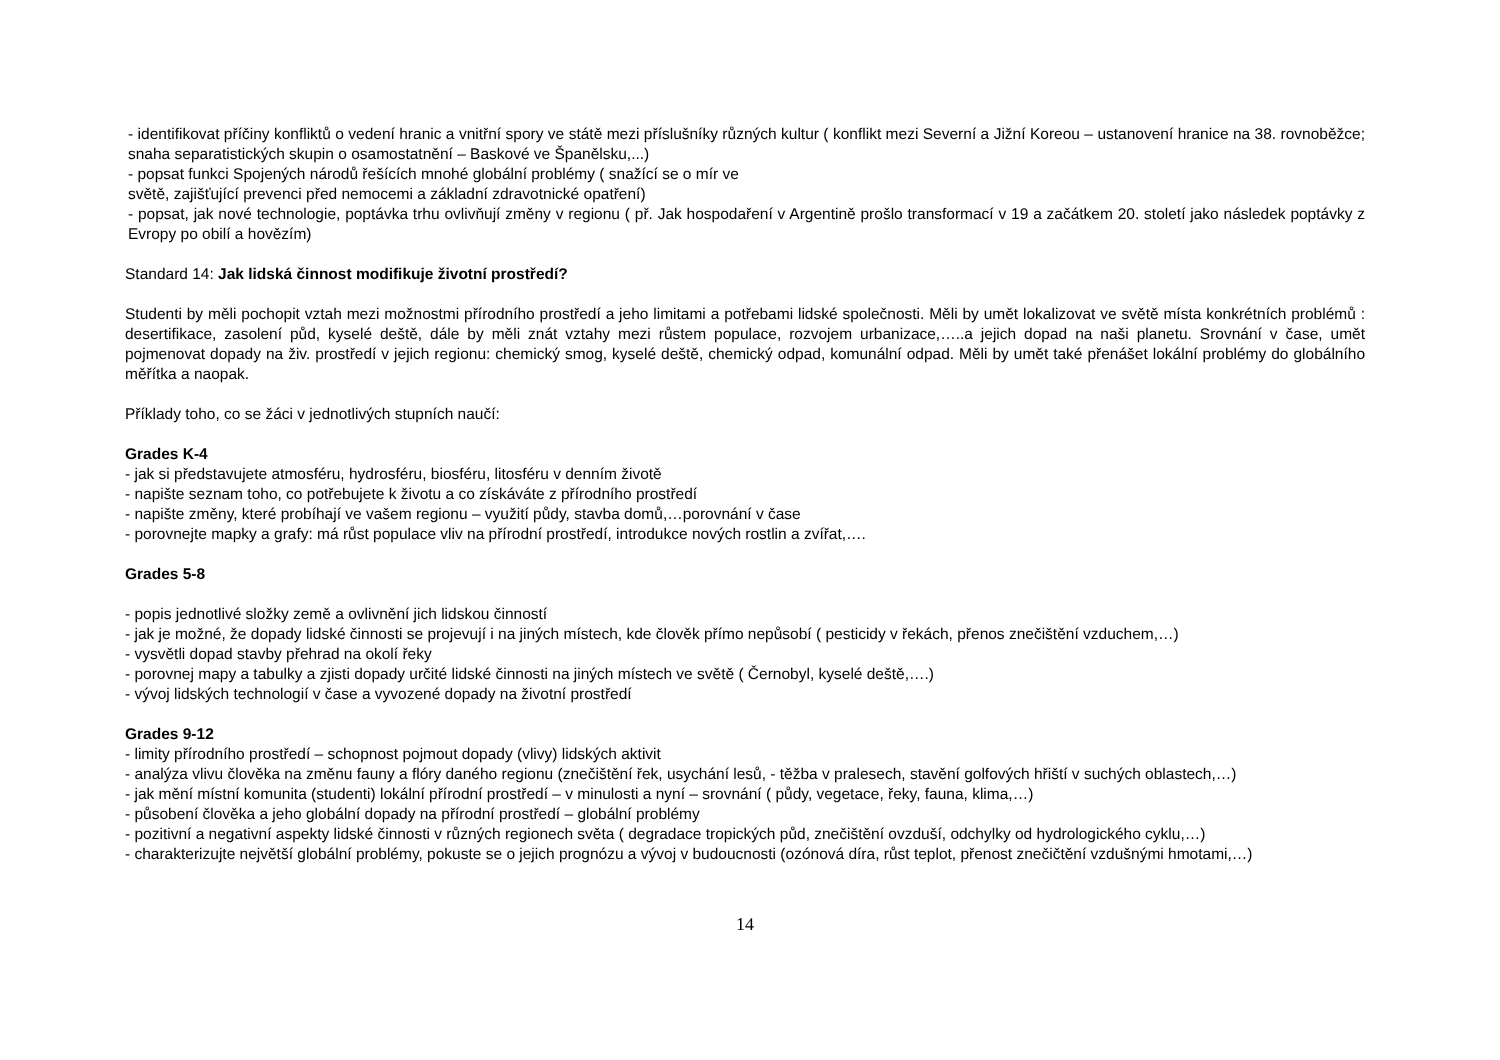- identifikovat příčiny konfliktů o vedení hranic a vnitřní spory ve státě mezi příslušníky různých kultur ( konflikt mezi Severní a Jižní Koreou – ustanovení hranice na 38. rovnoběžce; snaha separatistických skupin o osamostatnění – Baskové ve Španělsku,...)
- popsat funkci Spojených národů řešících mnohé globální problémy ( snažící se o mír ve
světě, zajišťující prevenci před nemocemi a základní zdravotnické opatření)
- popsat, jak nové technologie, poptávka trhu ovlivňují změny v regionu ( př. Jak hospodaření v Argentině prošlo transformací v 19 a začátkem 20. století jako následek poptávky z Evropy po obilí a hovězím)
Standard 14: Jak lidská činnost modifikuje životní prostředí?
Studenti by měli pochopit vztah mezi možnostmi přírodního prostředí a jeho limitami a potřebami lidské společnosti. Měli by umět lokalizovat ve světě místa konkrétních problémů : desertifikace, zasolení půd, kyselé deště, dále by měli znát vztahy mezi růstem populace, rozvojem urbanizace,…..a jejich dopad na naši planetu. Srovnání v čase, umět pojmenovat dopady na živ. prostředí v jejich regionu: chemický smog, kyselé deště, chemický odpad, komunální odpad. Měli by umět také přenášet lokální problémy do globálního měřítka a naopak.
Příklady toho, co se žáci v jednotlivých stupních naučí:
Grades K-4
- jak si představujete atmosféru, hydrosféru, biosféru, litosféru v denním životě
- napište seznam toho, co potřebujete k životu a co získáváte z přírodního prostředí
- napište změny, které probíhají ve vašem regionu – využití půdy, stavba domů,…porovnání v čase
- porovnejte mapky a grafy: má růst populace vliv na přírodní prostředí, introdukce nových rostlin a zvířat,….
Grades 5-8
- popis jednotlivé složky země a ovlivnění jich lidskou činností
- jak je možné, že dopady lidské činnosti se projevují i na jiných místech, kde člověk přímo nepůsobí ( pesticidy v řekách, přenos znečištění vzduchem,…)
- vysvětli dopad stavby přehrad na okolí řeky
- porovnej mapy a tabulky a zjisti dopady určité lidské činnosti na jiných místech ve světě ( Černobyl, kyselé deště,….)
- vývoj lidských technologií v čase a vyvozené dopady na životní prostředí
Grades 9-12
- limity přírodního prostředí – schopnost pojmout dopady (vlivy) lidských aktivit
- analýza vlivu člověka na změnu fauny a flóry daného regionu (znečištění řek, usychání lesů, - těžba v pralesech, stavění golfových hřiští v suchých oblastech,…)
- jak mění místní komunita (studenti) lokální přírodní prostředí – v minulosti a nyní – srovnání ( půdy, vegetace, řeky, fauna, klima,…)
- působení člověka a jeho globální dopady na přírodní prostředí – globální problémy
- pozitivní a negativní aspekty lidské činnosti v různých regionech světa ( degradace tropických půd, znečištění ovzduší, odchylky od hydrologického cyklu,…)
- charakterizujte největší globální problémy, pokuste se o jejich prognózu a vývoj v budoucnosti (ozónová díra, růst teplot, přenost znečičtění vzdušnými hmotami,…)
14